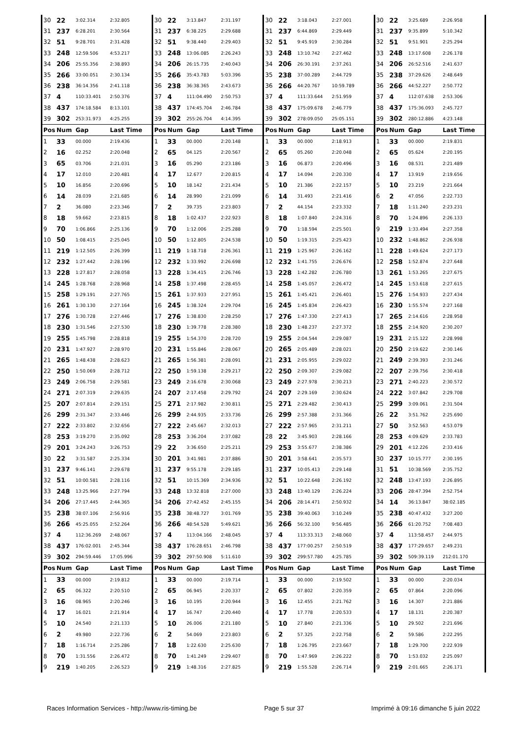| 30 | 22 | 3:02.314 | 2:32.805 | 30 | 22 | 3:13.847 | 2:31.197 | 30 | 22 | 3:18.043 | 2:27.001 | 30 | 22 | 3:25.689 | 2:26.958 |
| 31 | 237 | 6:28.201 | 2:30.564 | 31 | 237 | 6:38.225 | 2:29.688 | 31 | 237 | 6:44.869 | 2:29.449 | 31 | 237 | 9:35.899 | 5:10.342 |
| 32 | 51 | 9:28.701 | 2:31.428 | 32 | 51 | 9:38.440 | 2:29.403 | 32 | 51 | 9:45.919 | 2:30.284 | 32 | 51 | 9:51.901 | 2:25.294 |
| 33 | 248 | 12:59.506 | 4:53.217 | 33 | 248 | 13:06.085 | 2:26.243 | 33 | 248 | 13:10.742 | 2:27.462 | 33 | 248 | 13:17.608 | 2:26.178 |
| 34 | 206 | 25:55.356 | 2:38.893 | 34 | 206 | 26:15.735 | 2:40.043 | 34 | 206 | 26:30.191 | 2:37.261 | 34 | 206 | 26:52.516 | 2:41.637 |
| 35 | 266 | 33:00.051 | 2:30.134 | 35 | 266 | 35:43.783 | 5:03.396 | 35 | 238 | 37:00.289 | 2:44.729 | 35 | 238 | 37:29.626 | 2:48.649 |
| 36 | 238 | 36:14.356 | 2:41.118 | 36 | 238 | 36:38.365 | 2:43.673 | 36 | 266 | 44:20.767 | 10:59.789 | 36 | 266 | 44:52.227 | 2:50.772 |
| 37 | 4 | 110:33.401 | 2:50.376 | 37 | 4 | 111:04.490 | 2:50.753 | 37 | 4 | 111:33.644 | 2:51.959 | 37 | 4 | 112:07.638 | 2:53.306 |
| 38 | 437 | 174:18.584 | 8:13.101 | 38 | 437 | 174:45.704 | 2:46.784 | 38 | 437 | 175:09.678 | 2:46.779 | 38 | 437 | 175:36.093 | 2:45.727 |
| 39 | 302 | 253:31.973 | 4:25.255 | 39 | 302 | 255:26.704 | 4:14.395 | 39 | 302 | 278:09.050 | 25:05.151 | 39 | 302 | 280:12.886 | 4:23.148 |
| Pos | Num | Gap | Last Time | Pos | Num | Gap | Last Time | Pos | Num | Gap | Last Time | Pos | Num | Gap | Last Time |
| 1 | 33 | 00.000 | 2:19.436 | 1 | 33 | 00.000 | 2:20.148 | 1 | 33 | 00.000 | 2:18.913 | 1 | 33 | 00.000 | 2:19.831 |
| 2 | 16 | 02.252 | 2:20.048 | 2 | 65 | 04.125 | 2:20.567 | 2 | 65 | 05.260 | 2:20.048 | 2 | 65 | 05.624 | 2:20.195 |
| 3 | 65 | 03.706 | 2:21.031 | 3 | 16 | 05.290 | 2:23.186 | 3 | 16 | 06.873 | 2:20.496 | 3 | 16 | 08.531 | 2:21.489 |
| 4 | 17 | 12.010 | 2:20.481 | 4 | 17 | 12.677 | 2:20.815 | 4 | 17 | 14.094 | 2:20.330 | 4 | 17 | 13.919 | 2:19.656 |
| 5 | 10 | 16.856 | 2:20.696 | 5 | 10 | 18.142 | 2:21.434 | 5 | 10 | 21.386 | 2:22.157 | 5 | 10 | 23.219 | 2:21.664 |
| 6 | 14 | 28.039 | 2:21.685 | 6 | 14 | 28.990 | 2:21.099 | 6 | 14 | 31.493 | 2:21.416 | 6 | 2 | 47.056 | 2:22.733 |
| 7 | 2 | 36.080 | 2:23.346 | 7 | 2 | 39.735 | 2:23.803 | 7 | 2 | 44.154 | 2:23.332 | 7 | 18 | 1:11.240 | 2:23.231 |
| 8 | 18 | 59.662 | 2:23.815 | 8 | 18 | 1:02.437 | 2:22.923 | 8 | 18 | 1:07.840 | 2:24.316 | 8 | 70 | 1:24.896 | 2:26.133 |
| 9 | 70 | 1:06.866 | 2:25.136 | 9 | 70 | 1:12.006 | 2:25.288 | 9 | 70 | 1:18.594 | 2:25.501 | 9 | 219 | 1:33.494 | 2:27.358 |
| 10 | 50 | 1:08.415 | 2:25.045 | 10 | 50 | 1:12.805 | 2:24.538 | 10 | 50 | 1:19.315 | 2:25.423 | 10 | 232 | 1:48.862 | 2:26.938 |
| 11 | 219 | 1:12.505 | 2:26.399 | 11 | 219 | 1:18.718 | 2:26.361 | 11 | 219 | 1:25.967 | 2:26.162 | 11 | 228 | 1:49.624 | 2:27.173 |
| 12 | 232 | 1:27.442 | 2:28.196 | 12 | 232 | 1:33.992 | 2:26.698 | 12 | 232 | 1:41.755 | 2:26.676 | 12 | 258 | 1:52.874 | 2:27.648 |
| 13 | 228 | 1:27.817 | 2:28.058 | 13 | 228 | 1:34.415 | 2:26.746 | 13 | 228 | 1:42.282 | 2:26.780 | 13 | 261 | 1:53.265 | 2:27.675 |
| 14 | 245 | 1:28.768 | 2:28.968 | 14 | 258 | 1:37.498 | 2:28.455 | 14 | 258 | 1:45.057 | 2:26.472 | 14 | 245 | 1:53.618 | 2:27.615 |
| 15 | 258 | 1:29.191 | 2:27.765 | 15 | 261 | 1:37.933 | 2:27.951 | 15 | 261 | 1:45.421 | 2:26.401 | 15 | 276 | 1:54.933 | 2:27.434 |
| 16 | 261 | 1:30.130 | 2:27.164 | 16 | 245 | 1:38.324 | 2:29.704 | 16 | 245 | 1:45.834 | 2:26.423 | 16 | 230 | 1:55.574 | 2:27.168 |
| 17 | 276 | 1:30.728 | 2:27.446 | 17 | 276 | 1:38.830 | 2:28.250 | 17 | 276 | 1:47.330 | 2:27.413 | 17 | 265 | 2:14.616 | 2:28.958 |
| 18 | 230 | 1:31.546 | 2:27.530 | 18 | 230 | 1:39.778 | 2:28.380 | 18 | 230 | 1:48.237 | 2:27.372 | 18 | 255 | 2:14.920 | 2:30.207 |
| 19 | 255 | 1:45.798 | 2:28.818 | 19 | 255 | 1:54.370 | 2:28.720 | 19 | 255 | 2:04.544 | 2:29.087 | 19 | 231 | 2:15.122 | 2:28.998 |
| 20 | 231 | 1:47.927 | 2:28.970 | 20 | 231 | 1:55.846 | 2:28.067 | 20 | 265 | 2:05.489 | 2:28.021 | 20 | 250 | 2:19.622 | 2:30.146 |
| 21 | 265 | 1:48.438 | 2:28.623 | 21 | 265 | 1:56.381 | 2:28.091 | 21 | 231 | 2:05.955 | 2:29.022 | 21 | 249 | 2:39.393 | 2:31.246 |
| 22 | 250 | 1:50.069 | 2:28.712 | 22 | 250 | 1:59.138 | 2:29.217 | 22 | 250 | 2:09.307 | 2:29.082 | 22 | 207 | 2:39.756 | 2:30.418 |
| 23 | 249 | 2:06.758 | 2:29.581 | 23 | 249 | 2:16.678 | 2:30.068 | 23 | 249 | 2:27.978 | 2:30.213 | 23 | 271 | 2:40.223 | 2:30.572 |
| 24 | 271 | 2:07.319 | 2:29.635 | 24 | 207 | 2:17.458 | 2:29.792 | 24 | 207 | 2:29.169 | 2:30.624 | 24 | 222 | 3:07.842 | 2:29.708 |
| 25 | 207 | 2:07.814 | 2:29.151 | 25 | 271 | 2:17.982 | 2:30.811 | 25 | 271 | 2:29.482 | 2:30.413 | 25 | 299 | 3:09.061 | 2:31.504 |
| 26 | 299 | 2:31.347 | 2:33.446 | 26 | 299 | 2:44.935 | 2:33.736 | 26 | 299 | 2:57.388 | 2:31.366 | 26 | 22 | 3:51.762 | 2:25.690 |
| 27 | 222 | 2:33.802 | 2:32.656 | 27 | 222 | 2:45.667 | 2:32.013 | 27 | 222 | 2:57.965 | 2:31.211 | 27 | 50 | 3:52.563 | 4:53.079 |
| 28 | 253 | 3:19.270 | 2:35.092 | 28 | 253 | 3:36.204 | 2:37.082 | 28 | 22 | 3:45.903 | 2:28.166 | 28 | 253 | 4:09.629 | 2:33.783 |
| 29 | 201 | 3:24.243 | 3:26.753 | 29 | 22 | 3:36.650 | 2:25.211 | 29 | 253 | 3:55.677 | 2:38.386 | 29 | 201 | 4:12.226 | 2:33.416 |
| 30 | 22 | 3:31.587 | 2:25.334 | 30 | 201 | 3:41.981 | 2:37.886 | 30 | 201 | 3:58.641 | 2:35.573 | 30 | 237 | 10:15.777 | 2:30.195 |
| 31 | 237 | 9:46.141 | 2:29.678 | 31 | 237 | 9:55.178 | 2:29.185 | 31 | 237 | 10:05.413 | 2:29.148 | 31 | 51 | 10:38.569 | 2:35.752 |
| 32 | 51 | 10:00.581 | 2:28.116 | 32 | 51 | 10:15.369 | 2:34.936 | 32 | 51 | 10:22.648 | 2:26.192 | 32 | 248 | 13:47.193 | 2:26.895 |
| 33 | 248 | 13:25.966 | 2:27.794 | 33 | 248 | 13:32.818 | 2:27.000 | 33 | 248 | 13:40.129 | 2:26.224 | 33 | 206 | 28:47.394 | 2:52.754 |
| 34 | 206 | 27:17.445 | 2:44.365 | 34 | 206 | 27:42.452 | 2:45.155 | 34 | 206 | 28:14.471 | 2:50.932 | 34 | 14 | 36:13.847 | 38:02.185 |
| 35 | 238 | 38:07.106 | 2:56.916 | 35 | 238 | 38:48.727 | 3:01.769 | 35 | 238 | 39:40.063 | 3:10.249 | 35 | 238 | 40:47.432 | 3:27.200 |
| 36 | 266 | 45:25.055 | 2:52.264 | 36 | 266 | 48:54.528 | 5:49.621 | 36 | 266 | 56:32.100 | 9:56.485 | 36 | 266 | 61:20.752 | 7:08.483 |
| 37 | 4 | 112:36.269 | 2:48.067 | 37 | 4 | 113:04.166 | 2:48.045 | 37 | 4 | 113:33.313 | 2:48.060 | 37 | 4 | 113:58.457 | 2:44.975 |
| 38 | 437 | 176:02.001 | 2:45.344 | 38 | 437 | 176:28.651 | 2:46.798 | 38 | 437 | 177:00.257 | 2:50.519 | 38 | 437 | 177:29.657 | 2:49.231 |
| 39 | 302 | 294:59.446 | 17:05.996 | 39 | 302 | 297:50.908 | 5:11.610 | 39 | 302 | 299:57.780 | 4:25.785 | 39 | 302 | 509:39.119 | 212:01.170 |
| Pos | Num | Gap | Last Time | Pos | Num | Gap | Last Time | Pos | Num | Gap | Last Time | Pos | Num | Gap | Last Time |
| 1 | 33 | 00.000 | 2:19.812 | 1 | 33 | 00.000 | 2:19.714 | 1 | 33 | 00.000 | 2:19.502 | 1 | 33 | 00.000 | 2:20.034 |
| 2 | 65 | 06.322 | 2:20.510 | 2 | 65 | 06.945 | 2:20.337 | 2 | 65 | 07.802 | 2:20.359 | 2 | 65 | 07.864 | 2:20.096 |
| 3 | 16 | 08.965 | 2:20.246 | 3 | 16 | 10.195 | 2:20.944 | 3 | 16 | 12.455 | 2:21.762 | 3 | 16 | 14.307 | 2:21.886 |
| 4 | 17 | 16.021 | 2:21.914 | 4 | 17 | 16.747 | 2:20.440 | 4 | 17 | 17.778 | 2:20.533 | 4 | 17 | 18.131 | 2:20.387 |
| 5 | 10 | 24.540 | 2:21.133 | 5 | 10 | 26.006 | 2:21.180 | 5 | 10 | 27.840 | 2:21.336 | 5 | 10 | 29.502 | 2:21.696 |
| 6 | 2 | 49.980 | 2:22.736 | 6 | 2 | 54.069 | 2:23.803 | 6 | 2 | 57.325 | 2:22.758 | 6 | 2 | 59.586 | 2:22.295 |
| 7 | 18 | 1:16.714 | 2:25.286 | 7 | 18 | 1:22.630 | 2:25.630 | 7 | 18 | 1:26.795 | 2:23.667 | 7 | 18 | 1:29.700 | 2:22.939 |
| 8 | 70 | 1:31.556 | 2:26.472 | 8 | 70 | 1:41.249 | 2:29.407 | 8 | 70 | 1:47.969 | 2:26.222 | 8 | 70 | 1:53.032 | 2:25.097 |
| 9 | 219 | 1:40.205 | 2:26.523 | 9 | 219 | 1:48.316 | 2:27.825 | 9 | 219 | 1:55.528 | 2:26.714 | 9 | 219 | 2:01.665 | 2:26.171 |
Races Information Services - http://www.ris-timing.be Page 5 sur 37 Imprimé à 09:16 dimanche 5 juin 2022